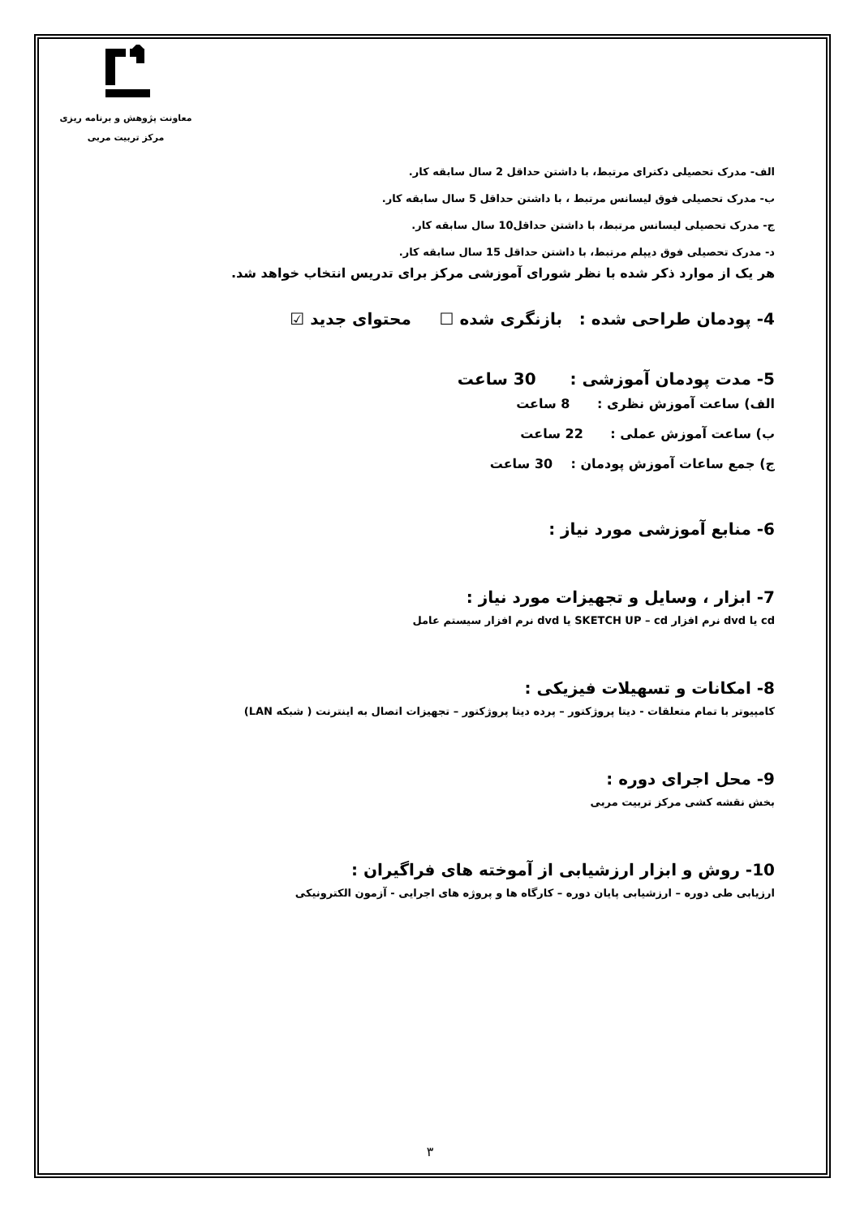معاونت پژوهش و برنامه ریزی
مرکز تربیت مربی
الف- مدرک تحصیلی دکترای مرتبط، با داشتن حداقل 2 سال سابقه کار.
ب- مدرک تحصیلی فوق لیسانس مرتبط ، با داشتن حداقل 5 سال سابقه کار.
ج- مدرک تحصیلی لیسانس مرتبط، با داشتن حداقل10 سال سابقه کار.
د- مدرک تحصیلی فوق دیپلم مرتبط، با داشتن حداقل 15 سال سابقه کار.
هر یک از موارد ذکر شده با نظر شورای آموزشی مرکز برای تدریس انتخاب خواهد شد.
4- پودمان طراحی شده : بازنگری شده ☐ محتوای جدید ☑
5- مدت پودمان آموزشی : 30 ساعت
الف) ساعت آموزش نظری : 8 ساعت
ب) ساعت آموزش عملی : 22 ساعت
ج) جمع ساعات آموزش پودمان : 30 ساعت
6- منابع آموزشی مورد نیاز :
7- ابزار ، وسایل و تجهیزات مورد نیاز :
cd یا dvd نرم افزار SKETCH UP – cd یا dvd نرم افزار سیستم عامل
8- امکانات و تسهیلات فیزیکی :
کامپیوتر با تمام متعلقات - دیتا پروژکتور – پرده دیتا پروژکتور – تجهیزات اتصال به اینترنت ( شبکه LAN)
9- محل اجرای دوره :
بخش نقشه کشی مرکز تربیت مربی
10- روش و ابزار ارزشیابی از آموخته های فراگیران :
ارزیابی طی دوره – ارزشیابی پایان دوره – کارگاه ها و پروژه های اجرایی - آزمون الکترونیکی
۳